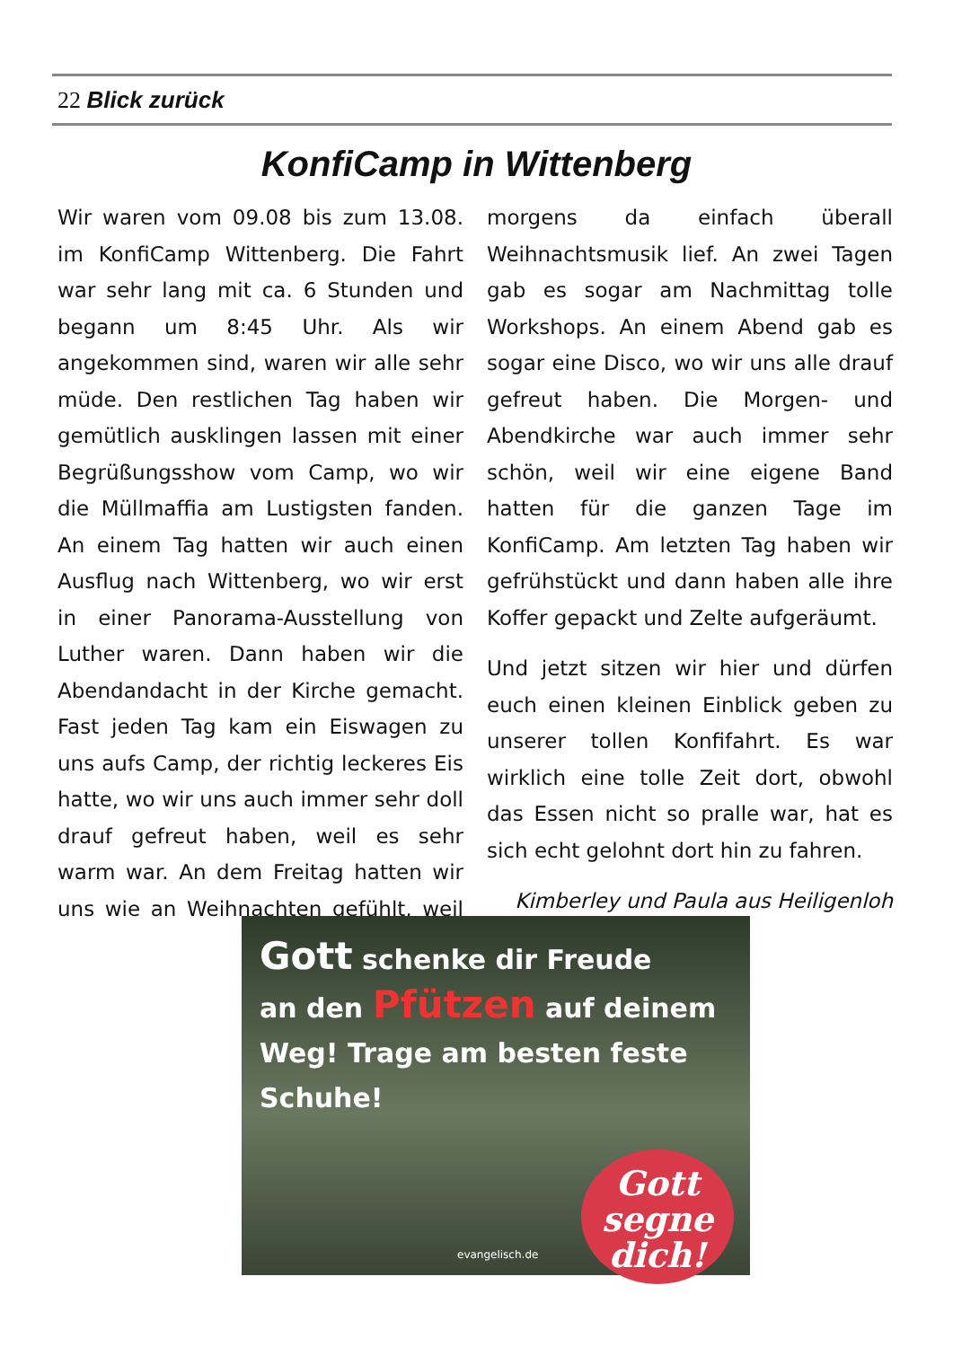22 Blick zurück
KonfiCamp in Wittenberg
Wir waren vom 09.08 bis zum 13.08. im KonfiCamp Wittenberg. Die Fahrt war sehr lang mit ca. 6 Stunden und begann um 8:45 Uhr. Als wir angekommen sind, waren wir alle sehr müde. Den restlichen Tag haben wir gemütlich ausklingen lassen mit einer Begrüßungsshow vom Camp, wo wir die Müllmaffia am Lustigsten fanden. An einem Tag hatten wir auch einen Ausflug nach Wittenberg, wo wir erst in einer Panorama-Ausstellung von Luther waren. Dann haben wir die Abendandacht in der Kirche gemacht. Fast jeden Tag kam ein Eiswagen zu uns aufs Camp, der richtig leckeres Eis hatte, wo wir uns auch immer sehr doll drauf gefreut haben, weil es sehr warm war. An dem Freitag hatten wir uns wie an Weihnachten gefühlt, weil morgens da einfach überall Weihnachtsmusik lief. An zwei Tagen gab es sogar am Nachmittag tolle Workshops. An einem Abend gab es sogar eine Disco, wo wir uns alle drauf gefreut haben. Die Morgen- und Abendkirche war auch immer sehr schön, weil wir eine eigene Band hatten für die ganzen Tage im KonfiCamp. Am letzten Tag haben wir gefrühstückt und dann haben alle ihre Koffer gepackt und Zelte aufgeräumt.
Und jetzt sitzen wir hier und dürfen euch einen kleinen Einblick geben zu unserer tollen Konfifahrt. Es war wirklich eine tolle Zeit dort, obwohl das Essen nicht so pralle war, hat es sich echt gelohnt dort hin zu fahren.
Kimberley und Paula aus Heiligenloh
Gott schenke dir Freude
an den Pfützen auf deinem
Weg! Trage am besten feste
Schuhe!
evangelisch.de
Gott
segne
dich!